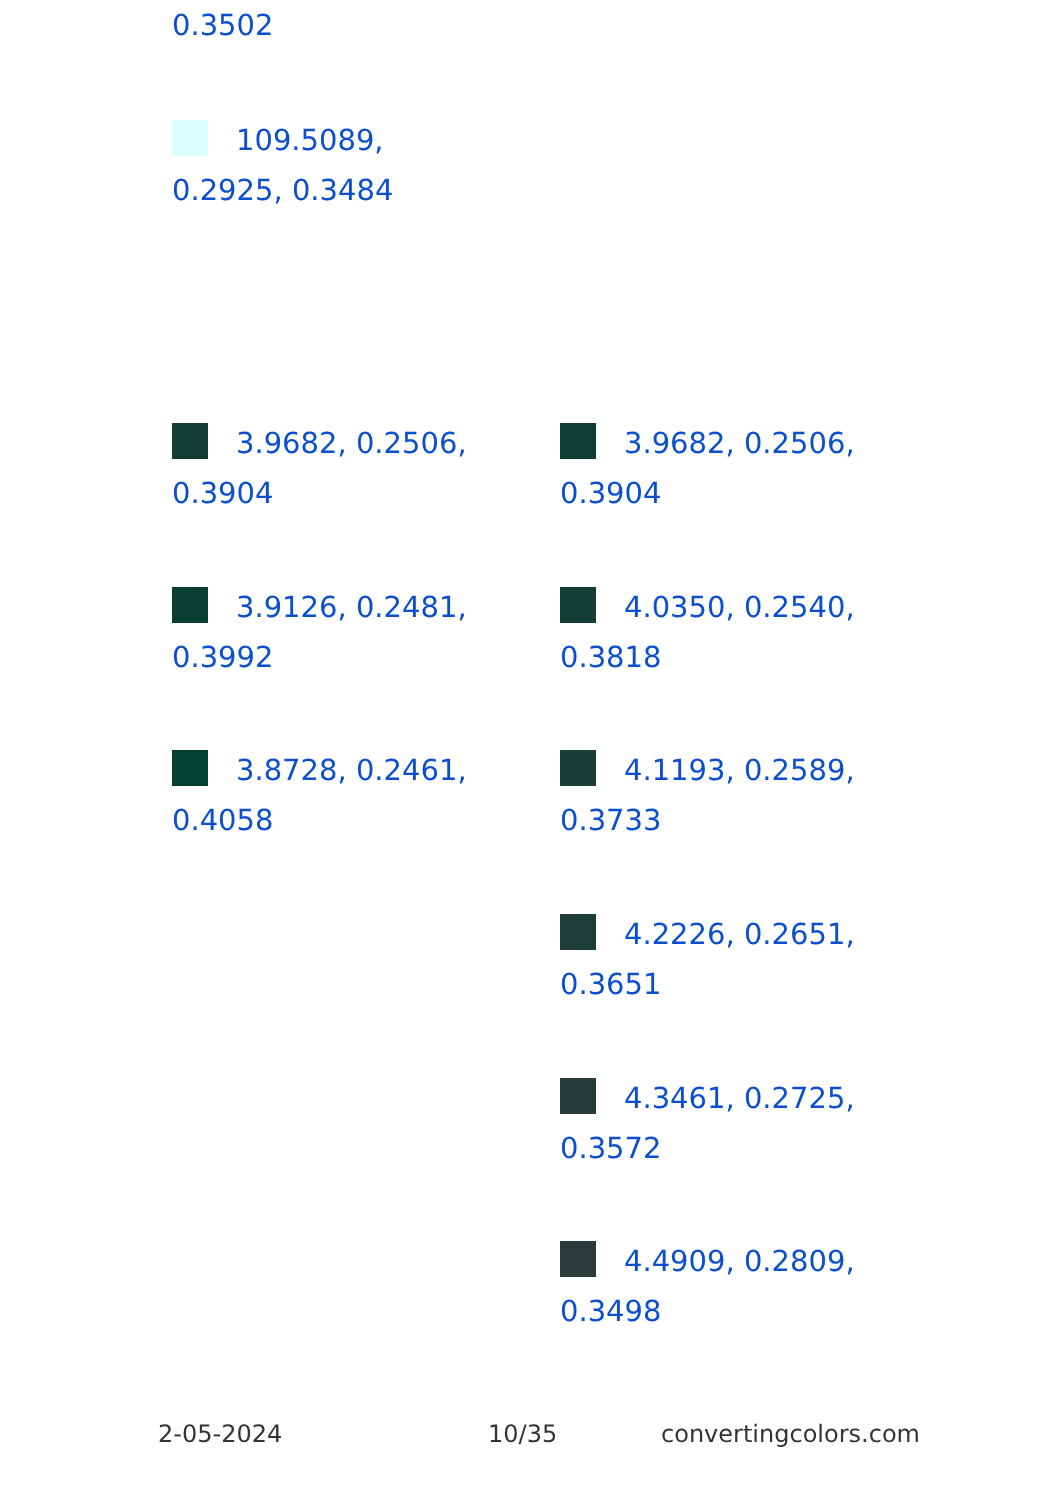0.3502
109.5089, 0.2925, 0.3484
3.9682, 0.2506, 0.3904
3.9682, 0.2506, 0.3904
3.9126, 0.2481, 0.3992
4.0350, 0.2540, 0.3818
3.8728, 0.2461, 0.4058
4.1193, 0.2589, 0.3733
4.2226, 0.2651, 0.3651
4.3461, 0.2725, 0.3572
4.4909, 0.2809, 0.3498
2-05-2024 10/35 convertingcolors.com